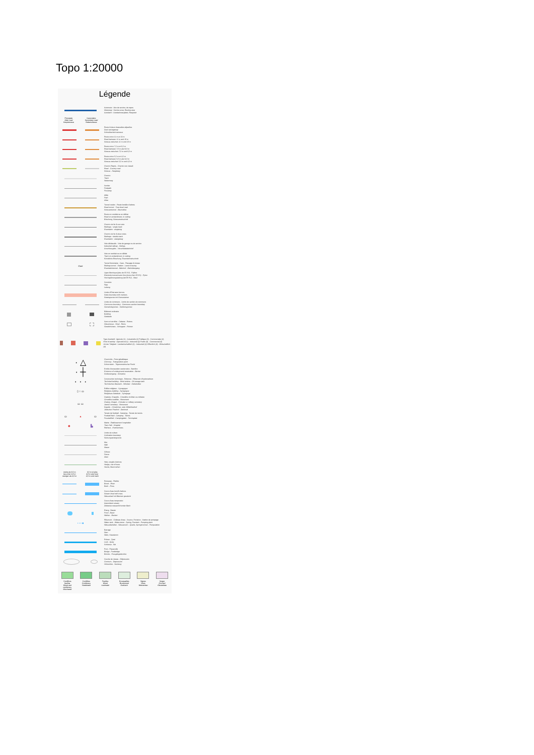Topo 1:20000
Légende
Autoroute : Aire de service, de repos
Motorway : Service area, Resting area
Autobahn : Autobahnrastplatz, Rastplatz
Principale
Main road
Hauptstrasse
Secondaire
Secondary road
Nebenstrasse
Route à deux chaussées séparées
Dual carriageway
Schnellverkehrsstrasse
Route entre 11 m et 10 m
Road between 11 m and 10 m
Strasse zwischen 11 m und 10 m
Route entre 7,5 m et 6,5 m
Road between 7,5 m and 6,5 m
Strasse zwischen 7,5 m und 6,5 m
Route entre 5,5 m et 4,5 m
Road between 5,5 m and 4,5 m
Strasse zwischen 5,5 m und 4,5 m
Chemin Repris - Chemin non classé
Road - Country road
Strasse - Hauptweg
Chemin
Track
Nebenweg
Sentier
Footpath
Fussweg
Allée
Path
Allee
Tunnel routier - Route bordée d'arbres
Road tunnel - Tree-lined road
Strassentunnel - Baumallee
Route en remblai ou en déblai
Road on embankment, in cutting
Böschung, Strasseneinschnitt
Chemin de fer à une voie
Railways : single track
Eisenbahn : eingleisig
Chemin de fer à deux voies
Railways : double track
Eisenbahn : zweigleisig
Voie déclassée - Voie de garage ou de service
Industrial railway - Sidings
Anschlussgleis - Verschiebebahnhof
Voie en remblai ou en déblai
Track on embankment, in cutting
Künstliche Böschung, Eisenbahneinschnitt
Gare
Tunnel ferroviaire - Gare - Passage à niveau
Railway tunnel - Station - Level crossing
Eisenbahntunnel - Bahnhof - Bahnübergang
Ligne électrique (plus de 65 KV) - Pylône
Electricity transmission line (more than 65 KV) - Pylon
Hochspannungsleitung (ab 65 KV) - Mast
Conduite
Pipe
Leitung
Limite d'État avec bornes
State boundary with markers
Staatsgrenze mit Grenzsteinen
Limite de commune - Limite de section de commune
Commune boundary - Commune-section boundary
Gemeindegrenze - Sektionsgrenze
Bâtiment ordinaire
Building
Gebäude
Serre et verrière - Cabane - Ruines
Glasshouse - Shed - Ruins
Gewächshaus - Schuppen - Ruinen
Type d'activité : Agricole (1) - Industrielle (2) Publique (3) - Commerciale (4)
Kind of activity : Agricultural (1) - Industrial (2) Public (3) - Commercial (4)
Art der Tätigkeit : Landwirtschaftlich (1) - Industriell (2) Öffentlich (3) - Wirtschaftlich (4)
· △
Cheminée - Point géodésique
Chimney - Triangulation point
Schornstein - Trigonometrischer Punkt
· ┼
Entrée d'excavation souterraine - Barrière
Entrance of underground excavation - Barrier
Stolleneingang - Schranke
· · ·
Construction technique - Éolienne - Réservoir d'hydrocarbure
Technical building - Wind turbine - Oil storage tank
Technisches Bauwerk - Windrad - Oelbehälter
▯ ♁ ▭
Édifice religieux - Synagogue
Religious building - Synagogue
Religiöses Gebäude - Synagoge
▭ ▭
Oratoire, Chapelle - Cimetière chrétien ou militaire
Cimetière israélite - Monument
Oratory, Chapel - Christian or military cemetery
Jewish cemetery - Monument
Kapelle - Christlicher- oder Militärfriedhof
Jüdischer Friedhof - Denkmal
▭ ▲ ▭
Terrain de football - Camping - Terrain de tennis
Football field - Camping - Tennis
Fussballfeld - Campingplatz - Tennisplatz
◆ ▙
Mairie - Établissement hospitalier
Town Hall - Hospital
Rathaus - Krankenhaus
Limite de culture
Cultivation boundary
Nutzungsartengrenze
Mur
Wall
Mauer
Clôture
Fence
Zaun
Haie, rangée d'arbres
Hedge, row of trees
Hecke, Baumreihen
moins de 3,5 m
less than 3,5 m
weniger als 3,5 m
3,5 m et plus
3,5 m and over
3,5 m und mehr
Ruisseau - Rivière
Brook - River
Bach - Fluss
Cours d'eau bordé d'arbres
Stream lined with trees
Wasserlauf mit Bäumen gesäumt
Cours d'eau temporaire
Intermittent stream
Zeitweise wasserführender Bach
Étang - Bassin
Pond - Basin
Weiher - Becken
• • • ■
Réservoir - Château d'eau - Source, Fontaine - Station de pompage
Water-tank - Water-tower - Spring, Fountain - Pumping plant
Wasserbehälter - Wasserturm - Quelle, Springbrunnen - Pumpstation
Barrage
Dam
Wehr, Staudamm
Écluse - Quai
Lock - Quay
Schleuse - Kai
Pont - Passerelle
Bridge - Footbridge
Brücke - Fussgängerbrücke
Courbe de niveau - Dépression
Contours - Depression
Höhenlinie - Senkung
Conifères
feuillus
Wood and
coniferous
Mischwald
Conifères
Coniferous
Nadelwald
Feuillus
Wood
Laubwald
Broussailles
Brushwood
Gebüsch
Vignes
Vines
Weinanbau
Verger
Orchard
Obstanbau